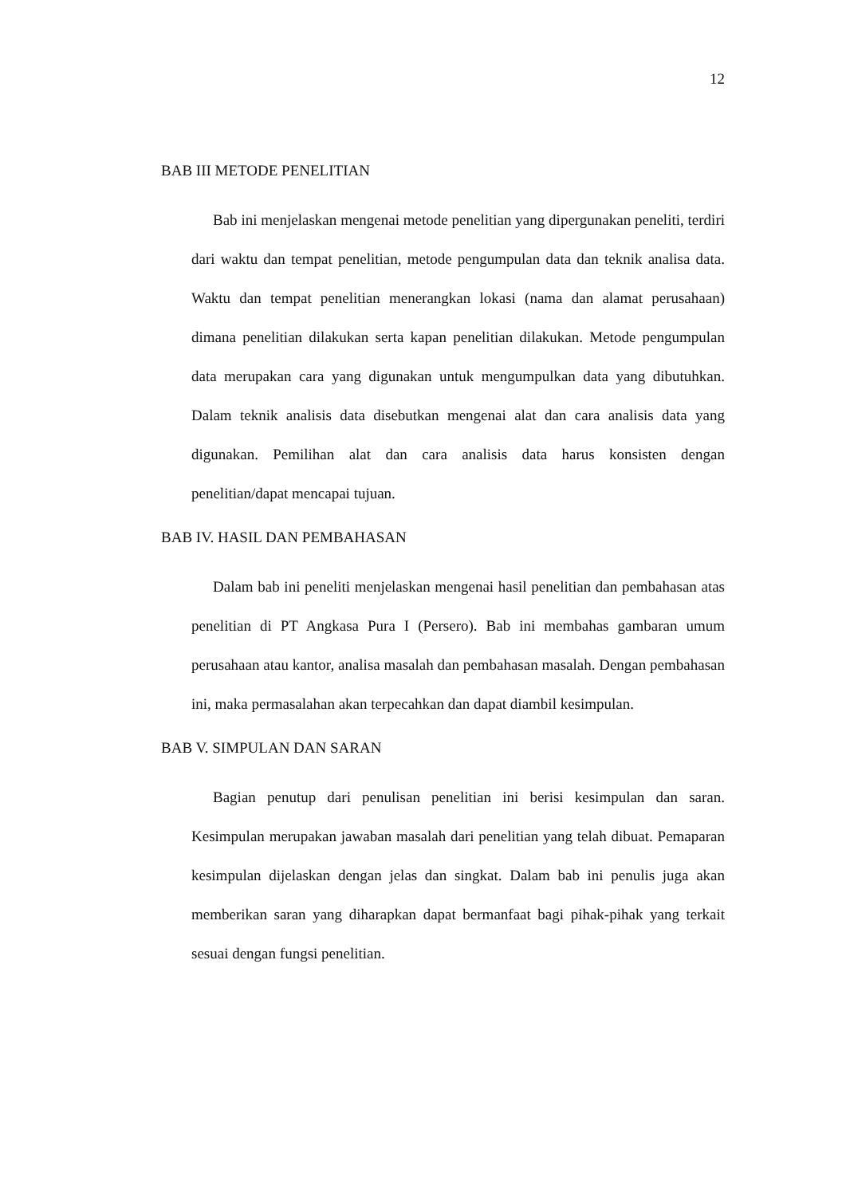12
BAB III METODE PENELITIAN
Bab ini menjelaskan mengenai metode penelitian yang dipergunakan peneliti, terdiri dari waktu dan tempat penelitian, metode pengumpulan data dan teknik analisa data. Waktu dan tempat penelitian menerangkan lokasi (nama dan alamat perusahaan) dimana penelitian dilakukan serta kapan penelitian dilakukan. Metode pengumpulan data merupakan cara yang digunakan untuk mengumpulkan data yang dibutuhkan. Dalam teknik analisis data disebutkan mengenai alat dan cara analisis data yang digunakan. Pemilihan alat dan cara analisis data harus konsisten dengan penelitian/dapat mencapai tujuan.
BAB IV. HASIL DAN PEMBAHASAN
Dalam bab ini peneliti menjelaskan mengenai hasil penelitian dan pembahasan atas penelitian di PT Angkasa Pura I (Persero). Bab ini membahas gambaran umum perusahaan atau kantor, analisa masalah dan pembahasan masalah. Dengan pembahasan ini, maka permasalahan akan terpecahkan dan dapat diambil kesimpulan.
BAB V. SIMPULAN DAN SARAN
Bagian penutup dari penulisan penelitian ini berisi kesimpulan dan saran. Kesimpulan merupakan jawaban masalah dari penelitian yang telah dibuat. Pemaparan kesimpulan dijelaskan dengan jelas dan singkat. Dalam bab ini penulis juga akan memberikan saran yang diharapkan dapat bermanfaat bagi pihak-pihak yang terkait sesuai dengan fungsi penelitian.